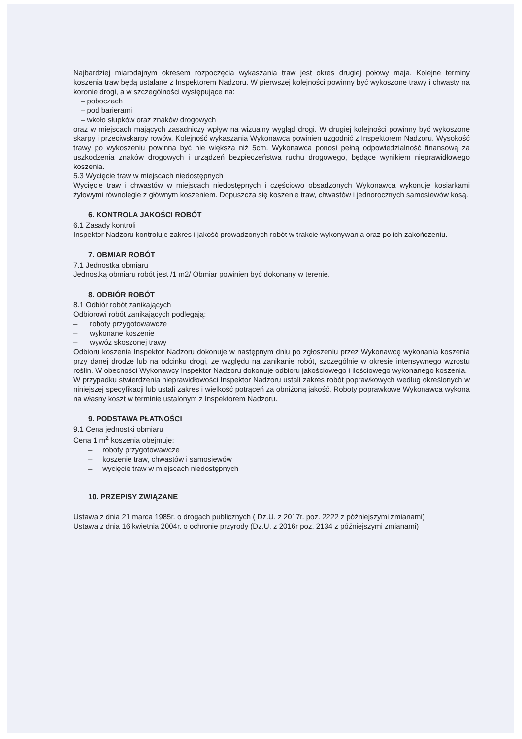Najbardziej miarodajnym okresem rozpoczęcia wykaszania traw jest okres drugiej połowy maja. Kolejne terminy koszenia traw będą ustalane z Inspektorem Nadzoru. W pierwszej kolejności powinny być wykoszone trawy i chwasty na koronie drogi, a w szczególności występujące na:
– poboczach
– pod barierami
– wkoło słupków oraz znaków drogowych
oraz w miejscach mających zasadniczy wpływ na wizualny wygląd drogi. W drugiej kolejności powinny być wykoszone skarpy i przeciwskarpy rowów. Kolejność wykaszania Wykonawca powinien uzgodnić z Inspektorem Nadzoru. Wysokość trawy po wykoszeniu powinna być nie większa niż 5cm. Wykonawca ponosi pełną odpowiedzialność finansową za uszkodzenia znaków drogowych i urządzeń bezpieczeństwa ruchu drogowego, będące wynikiem nieprawidłowego koszenia.
5.3 Wycięcie traw w miejscach niedostępnych
Wycięcie traw i chwastów w miejscach niedostępnych i częściowo obsadzonych Wykonawca wykonuje kosiarkami żyłowymi równolegle z głównym koszeniem. Dopuszcza się koszenie traw, chwastów i jednorocznych samosiewów kosą.
6. KONTROLA JAKOŚCI ROBÓT
6.1 Zasady kontroli
Inspektor Nadzoru kontroluje zakres i jakość prowadzonych robót w trakcie wykonywania oraz po ich zakończeniu.
7. OBMIAR ROBÓT
7.1 Jednostka obmiaru
Jednostką obmiaru robót jest /1 m2/ Obmiar powinien być dokonany w terenie.
8. ODBIÓR ROBÓT
8.1 Odbiór robót zanikających
Odbiorowi robót zanikających podlegają:
– roboty przygotowawcze
– wykonane koszenie
– wywóz skoszonej trawy
Odbioru koszenia Inspektor Nadzoru dokonuje w następnym dniu po zgłoszeniu przez Wykonawcę wykonania koszenia przy danej drodze lub na odcinku drogi, ze względu na zanikanie robót, szczególnie w okresie intensywnego wzrostu roślin. W obecności Wykonawcy Inspektor Nadzoru dokonuje odbioru jakościowego i ilościowego wykonanego koszenia.
W przypadku stwierdzenia nieprawidłowości Inspektor Nadzoru ustali zakres robót poprawkowych według określonych w niniejszej specyfikacji lub ustali zakres i wielkość potrąceń za obniżoną jakość. Roboty poprawkowe Wykonawca wykona na własny koszt w terminie ustalonym z Inspektorem Nadzoru.
9. PODSTAWA PŁATNOŚCI
9.1 Cena jednostki obmiaru
Cena 1 m<sup>2</sup> koszenia obejmuje:
– roboty przygotowawcze
– koszenie traw, chwastów i samosiewów
– wycięcie traw w miejscach niedostępnych
10. PRZEPISY ZWIĄZANE
Ustawa z dnia 21 marca 1985r. o drogach publicznych ( Dz.U. z 2017r. poz. 2222 z późniejszymi zmianami)
Ustawa z dnia 16 kwietnia 2004r. o ochronie przyrody (Dz.U. z 2016r poz. 2134 z późniejszymi zmianami)